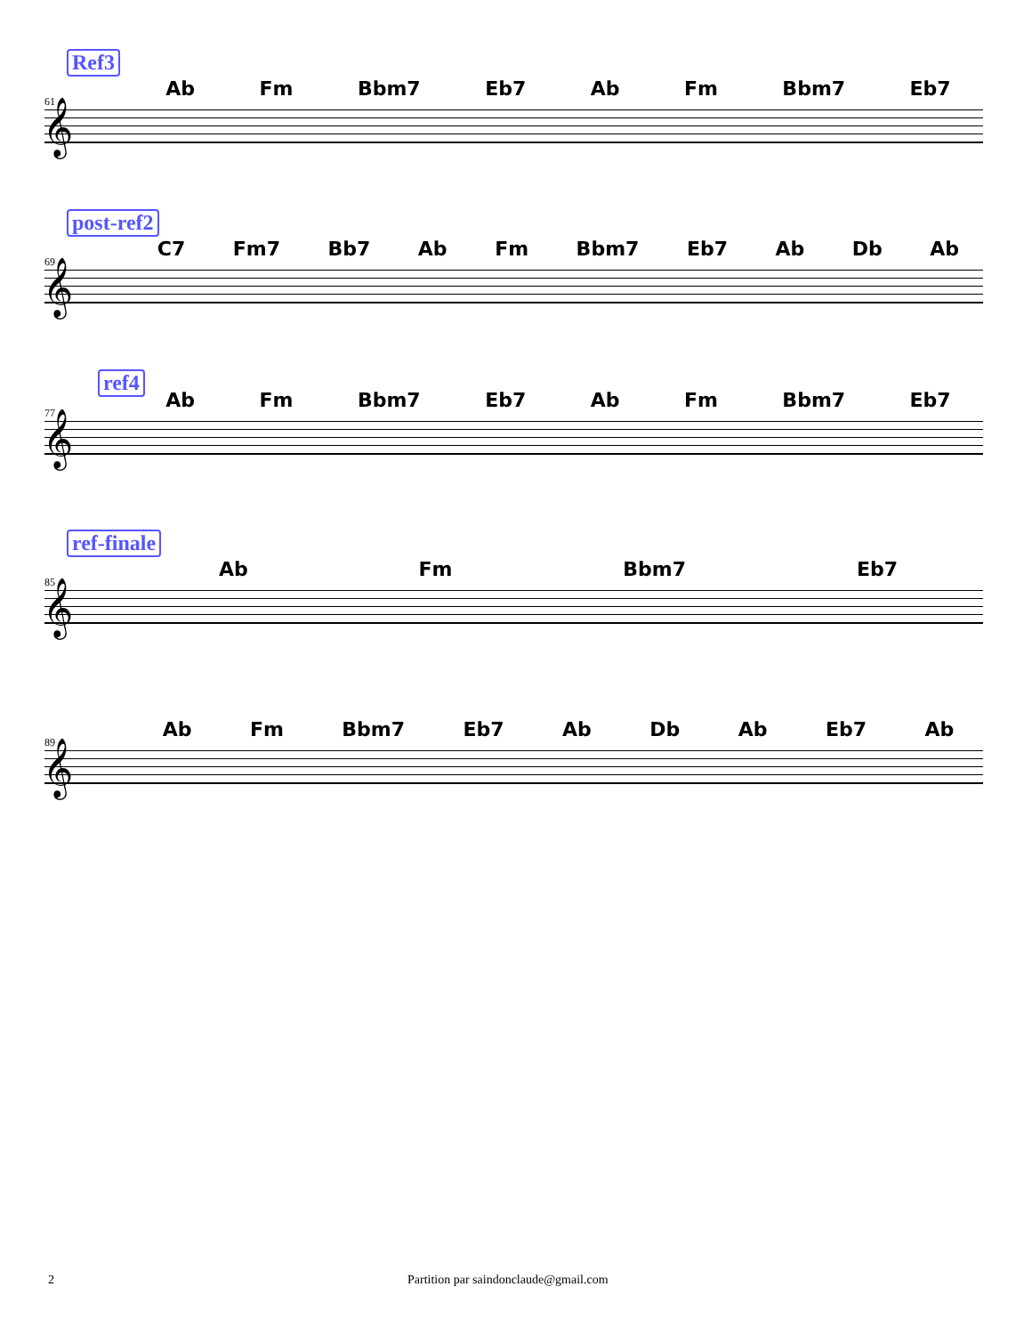Ref3
Ab Fm Bbm7 Eb7 Ab Fm Bbm7 Eb7
61 𝄞
post-ref2
C7 Fm7 Bb7 Ab Fm Bbm7 Eb7 Ab Db Ab
69 𝄞
ref4
Ab Fm Bbm7 Eb7 Ab Fm Bbm7 Eb7
77 𝄞
ref-finale
Ab Fm Bbm7 Eb7
85 𝄞
Ab Fm Bbm7 Eb7 Ab Db Ab Eb7 Ab
89 𝄞
2 Partition par saindonclaude@gmail.com